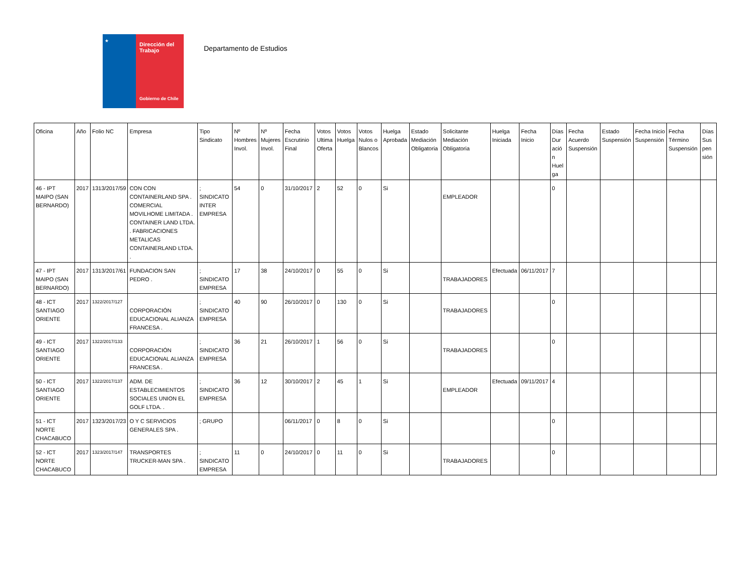★
Dirección del Trabajo
Gobierno de Chile
Departamento de Estudios
| Oficina | Año | Folio NC | Empresa | Tipo Sindicato | Nº Hombres Invol. | Nº Mujeres Invol. | Fecha Escrutinio Final | Votos Ultima Oferta | Votos Huelga | Votos Nulos o Blancos | Huelga Aprobada | Estado Mediación Obligatoria | Solicitante Mediación Obligatoria | Huelga Iniciada | Fecha Inicio | Días Dur ació n Huel ga | Fecha Acuerdo Suspensión | Estado Suspensión | Fecha Inicio Suspensión | Fecha Término Suspensión | Días Sus pen sión |
| --- | --- | --- | --- | --- | --- | --- | --- | --- | --- | --- | --- | --- | --- | --- | --- | --- | --- | --- | --- | --- | --- |
| 46 - IPT MAIPO (SAN BERNARDO) | 2017 | 1313/2017/59 | CON CON CONTAINERLAND SPA . COMERCIAL MOVILHOME LIMITADA . CONTAINER LAND LTDA. . FABRICACIONES METALICAS CONTAINERLAND LTDA. . | ; SINDICATO INTER EMPRESA | 54 | 0 | 31/10/2017 | 2 | 52 | 0 | Si | | EMPLEADOR | | | 0 | | | | | |
| 47 - IPT MAIPO (SAN BERNARDO) | 2017 | 1313/2017/61 | FUNDACION SAN PEDRO . | ; SINDICATO EMPRESA | 17 | 38 | 24/10/2017 | 0 | 55 | 0 | Si | | TRABAJADORES | Efectuada | 06/11/2017 | 7 | | | | | |
| 48 - ICT SANTIAGO ORIENTE | 2017 | 1322/2017/127 | CORPORACIÓN EDUCACIONAL ALIANZA FRANCESA . | ; SINDICATO EMPRESA | 40 | 90 | 26/10/2017 | 0 | 130 | 0 | Si | | TRABAJADORES | | | 0 | | | | | |
| 49 - ICT SANTIAGO ORIENTE | 2017 | 1322/2017/133 | CORPORACIÓN EDUCACIONAL ALIANZA FRANCESA . | ; SINDICATO EMPRESA | 36 | 21 | 26/10/2017 | 1 | 56 | 0 | Si | | TRABAJADORES | | | 0 | | | | | |
| 50 - ICT SANTIAGO ORIENTE | 2017 | 1322/2017/137 | ADM. DE ESTABLECIMIENTOS SOCIALES UNION EL GOLF LTDA. . | ; SINDICATO EMPRESA | 36 | 12 | 30/10/2017 | 2 | 45 | 1 | Si | | EMPLEADOR | Efectuada | 09/11/2017 | 4 | | | | | |
| 51 - ICT NORTE CHACABUCO | 2017 | 1323/2017/23 | O Y C SERVICIOS GENERALES SPA . | ; GRUPO | | | 06/11/2017 | 0 | 8 | 0 | Si | | | | | 0 | | | | | |
| 52 - ICT NORTE CHACABUCO | 2017 | 1323/2017/147 | TRANSPORTES TRUCKER-MAN SPA . | ; SINDICATO EMPRESA | 11 | 0 | 24/10/2017 | 0 | 11 | 0 | Si | | TRABAJADORES | | | 0 | | | | | |